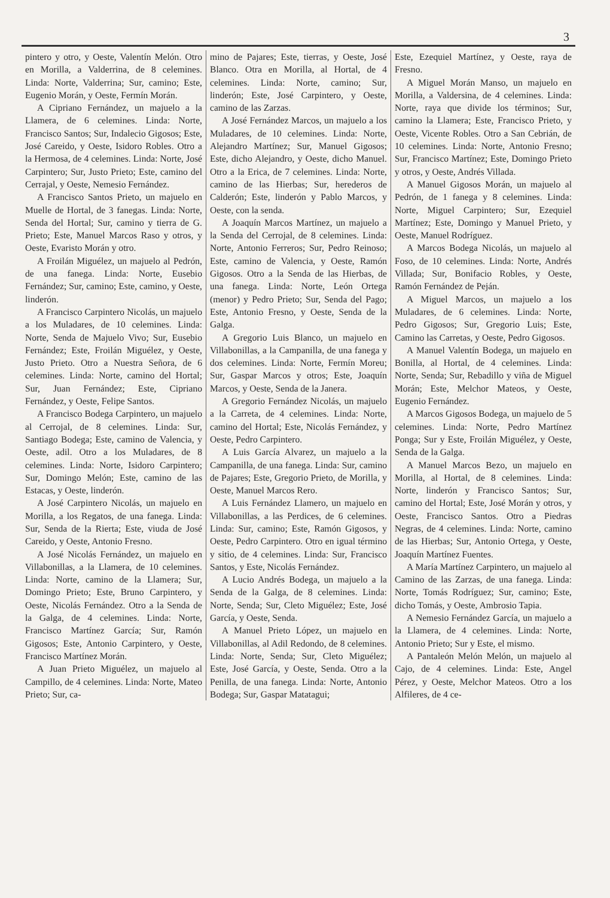3
pintero y otro, y Oeste, Valentín Melón. Otro en Morilla, a Valderrina, de 8 celemines. Linda: Norte, Valderrina; Sur, camino; Este, Eugenio Morán, y Oeste, Fermín Morán.
A Cipriano Fernández, un majuelo a la Llamera, de 6 celemines. Linda: Norte, Francisco Santos; Sur, Indalecio Gigosos; Este, José Careido, y Oeste, Isidoro Robles. Otro a la Hermosa, de 4 celemines. Linda: Norte, José Carpintero; Sur, Justo Prieto; Este, camino del Cerrajal, y Oeste, Nemesio Fernández.
A Francisco Santos Prieto, un majuelo en Muelle de Hortal, de 3 fanegas. Linda: Norte, Senda del Hortal; Sur, camino y tierra de G. Prieto; Este, Manuel Marcos Raso y otros, y Oeste, Evaristo Morán y otro.
A Froilán Miguélez, un majuelo al Pedrón, de una fanega. Linda: Norte, Eusebio Fernández; Sur, camino; Este, camino, y Oeste, linderón.
A Francisco Carpintero Nicolás, un majuelo a los Muladares, de 10 celemines. Linda: Norte, Senda de Majuelo Vivo; Sur, Eusebio Fernández; Este, Froilán Miguélez, y Oeste, Justo Prieto. Otro a Nuestra Señora, de 6 celemines. Linda: Norte, camino del Hortal; Sur, Juan Fernández; Este, Cipriano Fernández, y Oeste, Felipe Santos.
A Francisco Bodega Carpintero, un majuelo al Cerrojal, de 8 celemines. Linda: Sur, Santiago Bodega; Este, camino de Valencia, y Oeste, adil. Otro a los Muladares, de 8 celemines. Linda: Norte, Isidoro Carpintero; Sur, Domingo Melón; Este, camino de las Estacas, y Oeste, linderón.
A José Carpintero Nicolás, un majuelo en Morilla, a los Regatos, de una fanega. Linda: Sur, Senda de la Rierta; Este, viuda de José Careido, y Oeste, Antonio Fresno.
A José Nicolás Fernández, un majuelo en Villabonillas, a la Llamera, de 10 celemines. Linda: Norte, camino de la Llamera; Sur, Domingo Prieto; Este, Bruno Carpintero, y Oeste, Nicolás Fernández. Otro a la Senda de la Galga, de 4 celemines. Linda: Norte, Francisco Martínez García; Sur, Ramón Gigosos; Este, Antonio Carpintero, y Oeste, Francisco Martínez Morán.
A Juan Prieto Miguélez, un majuelo al Campillo, de 4 celemines. Linda: Norte, Mateo Prieto; Sur, ca-
mino de Pajares; Este, tierras, y Oeste, José Blanco. Otra en Morilla, al Hortal, de 4 celemines. Linda: Norte, camino; Sur, linderón; Este, José Carpintero, y Oeste, camino de las Zarzas.
A José Fernández Marcos, un majuelo a los Muladares, de 10 celemines. Linda: Norte, Alejandro Martínez; Sur, Manuel Gigosos; Este, dicho Alejandro, y Oeste, dicho Manuel. Otro a la Erica, de 7 celemines. Linda: Norte, camino de las Hierbas; Sur, herederos de Calderón; Este, linderón y Pablo Marcos, y Oeste, con la senda.
A Joaquín Marcos Martínez, un majuelo a la Senda del Cerrojal, de 8 celemines. Linda: Norte, Antonio Ferreros; Sur, Pedro Reinoso; Este, camino de Valencia, y Oeste, Ramón Gigosos. Otro a la Senda de las Hierbas, de una fanega. Linda: Norte, León Ortega (menor) y Pedro Prieto; Sur, Senda del Pago; Este, Antonio Fresno, y Oeste, Senda de la Galga.
A Gregorio Luis Blanco, un majuelo en Villabonillas, a la Campanilla, de una fanega y dos celemines. Linda: Norte, Fermín Moreu; Sur, Gaspar Marcos y otros; Este, Joaquín Marcos, y Oeste, Senda de la Janera.
A Gregorio Fernández Nicolás, un majuelo a la Carreta, de 4 celemines. Linda: Norte, camino del Hortal; Este, Nicolás Fernández, y Oeste, Pedro Carpintero.
A Luis García Alvarez, un majuelo a la Campanilla, de una fanega. Linda: Sur, camino de Pajares; Este, Gregorio Prieto, de Morilla, y Oeste, Manuel Marcos Rero.
A Luis Fernández Llamero, un majuelo en Villabonillas, a las Perdices, de 6 celemines. Linda: Sur, camino; Este, Ramón Gigosos, y Oeste, Pedro Carpintero. Otro en igual término y sitio, de 4 celemines. Linda: Sur, Francisco Santos, y Este, Nicolás Fernández.
A Lucio Andrés Bodega, un majuelo a la Senda de la Galga, de 8 celemines. Linda: Norte, Senda; Sur, Cleto Miguélez; Este, José García, y Oeste, Senda.
A Manuel Prieto López, un majuelo en Villabonillas, al Adil Redondo, de 8 celemines. Linda: Norte, Senda; Sur, Cleto Miguélez; Este, José García, y Oeste, Senda. Otro a la Penilla, de una fanega. Linda: Norte, Antonio Bodega; Sur, Gaspar Matatagui;
Este, Ezequiel Martínez, y Oeste, raya de Fresno.
A Miguel Morán Manso, un majuelo en Morilla, a Valdersina, de 4 celemines. Linda: Norte, raya que divide los términos; Sur, camino la Llamera; Este, Francisco Prieto, y Oeste, Vicente Robles. Otro a San Cebrián, de 10 celemines. Linda: Norte, Antonio Fresno; Sur, Francisco Martínez; Este, Domingo Prieto y otros, y Oeste, Andrés Villada.
A Manuel Gigosos Morán, un majuelo al Pedrón, de 1 fanega y 8 celemines. Linda: Norte, Miguel Carpintero; Sur, Ezequiel Martínez; Este, Domingo y Manuel Prieto, y Oeste, Manuel Rodríguez.
A Marcos Bodega Nicolás, un majuelo al Foso, de 10 celemines. Linda: Norte, Andrés Villada; Sur, Bonifacio Robles, y Oeste, Ramón Fernández de Peján.
A Miguel Marcos, un majuelo a los Muladares, de 6 celemines. Linda: Norte, Pedro Gigosos; Sur, Gregorio Luis; Este, Camino las Carretas, y Oeste, Pedro Gigosos.
A Manuel Valentín Bodega, un majuelo en Bonilla, al Hortal, de 4 celemines. Linda: Norte, Senda; Sur, Rebadillo y viña de Miguel Morán; Este, Melchor Mateos, y Oeste, Eugenio Fernández.
A Marcos Gigosos Bodega, un majuelo de 5 celemines. Linda: Norte, Pedro Martínez Ponga; Sur y Este, Froilán Miguélez, y Oeste, Senda de la Galga.
A Manuel Marcos Bezo, un majuelo en Morilla, al Hortal, de 8 celemines. Linda: Norte, linderón y Francisco Santos; Sur, camino del Hortal; Este, José Morán y otros, y Oeste, Francisco Santos. Otro a Piedras Negras, de 4 celemines. Linda: Norte, camino de las Hierbas; Sur, Antonio Ortega, y Oeste, Joaquín Martínez Fuentes.
A María Martínez Carpintero, un majuelo al Camino de las Zarzas, de una fanega. Linda: Norte, Tomás Rodríguez; Sur, camino; Este, dicho Tomás, y Oeste, Ambrosio Tapia.
A Nemesio Fernández García, un majuelo a la Llamera, de 4 celemines. Linda: Norte, Antonio Prieto; Sur y Este, el mismo.
A Pantaleón Melón Melón, un majuelo al Cajo, de 4 celemines. Linda: Este, Angel Pérez, y Oeste, Melchor Mateos. Otro a los Alfileres, de 4 ce-